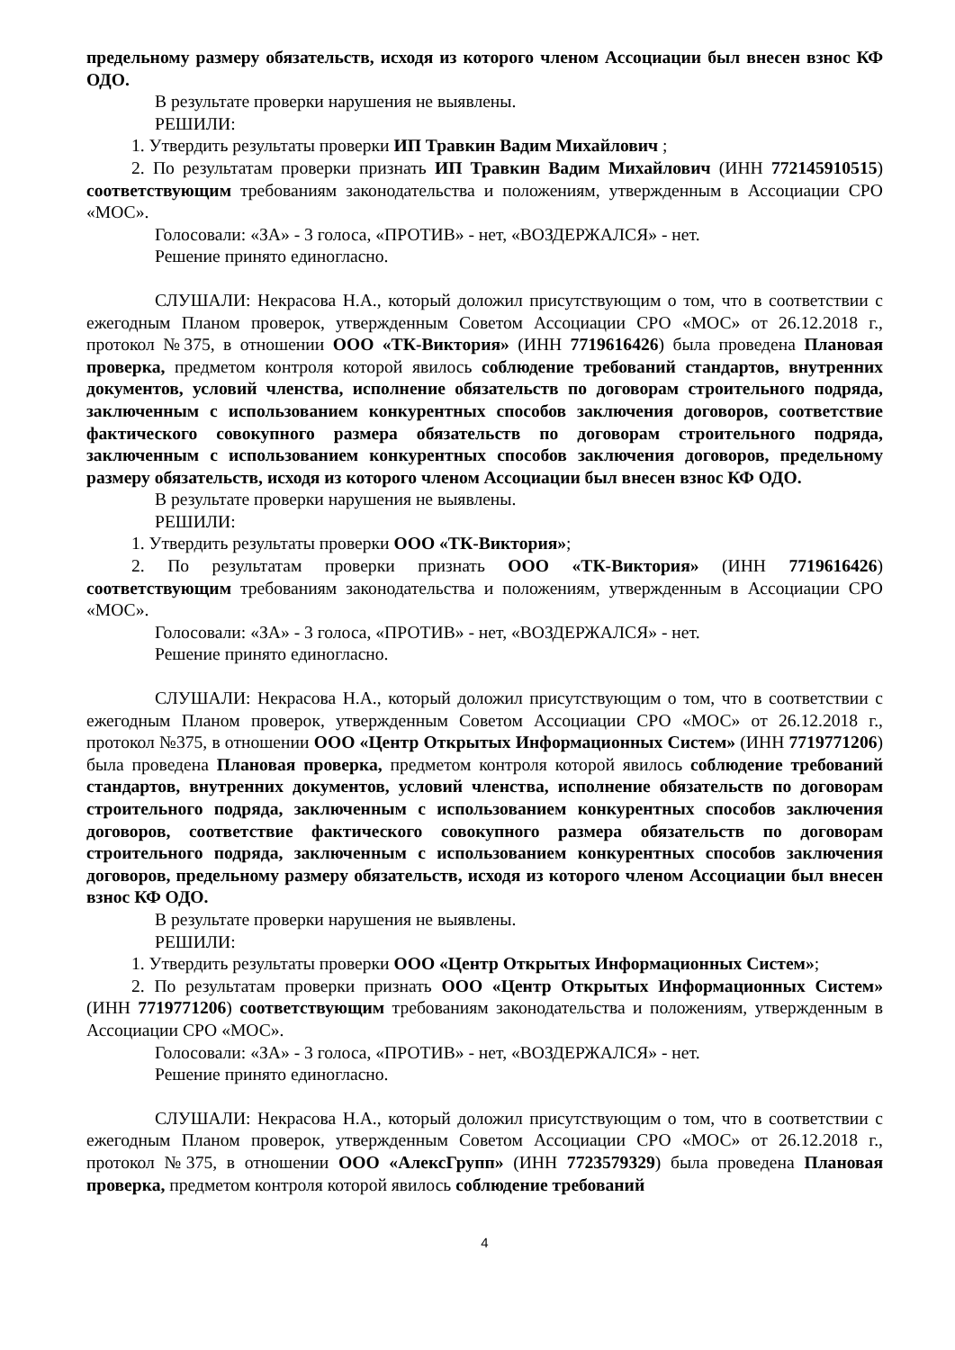предельному размеру обязательств, исходя из которого членом Ассоциации был внесен взнос КФ ОДО.
В результате проверки нарушения не выявлены.
РЕШИЛИ:
1. Утвердить результаты проверки ИП Травкин Вадим Михайлович ;
2. По результатам проверки признать ИП Травкин Вадим Михайлович (ИНН 772145910515) соответствующим требованиям законодательства и положениям, утвержденным в Ассоциации СРО «МОС».
Голосовали: «ЗА» - 3 голоса, «ПРОТИВ» - нет, «ВОЗДЕРЖАЛСЯ» - нет.
Решение принято единогласно.
СЛУШАЛИ: Некрасова Н.А., который доложил присутствующим о том, что в соответствии с ежегодным Планом проверок, утвержденным Советом Ассоциации СРО «МОС» от 26.12.2018 г., протокол №375, в отношении ООО «ТК-Виктория» (ИНН 7719616426) была проведена Плановая проверка, предметом контроля которой явилось соблюдение требований стандартов, внутренних документов, условий членства, исполнение обязательств по договорам строительного подряда, заключенным с использованием конкурентных способов заключения договоров, соответствие фактического совокупного размера обязательств по договорам строительного подряда, заключенным с использованием конкурентных способов заключения договоров, предельному размеру обязательств, исходя из которого членом Ассоциации был внесен взнос КФ ОДО.
В результате проверки нарушения не выявлены.
РЕШИЛИ:
1. Утвердить результаты проверки ООО «ТК-Виктория»;
2. По результатам проверки признать ООО «ТК-Виктория» (ИНН 7719616426) соответствующим требованиям законодательства и положениям, утвержденным в Ассоциации СРО «МОС».
Голосовали: «ЗА» - 3 голоса, «ПРОТИВ» - нет, «ВОЗДЕРЖАЛСЯ» - нет.
Решение принято единогласно.
СЛУШАЛИ: Некрасова Н.А., который доложил присутствующим о том, что в соответствии с ежегодным Планом проверок, утвержденным Советом Ассоциации СРО «МОС» от 26.12.2018 г., протокол №375, в отношении ООО «Центр Открытых Информационных Систем» (ИНН 7719771206) была проведена Плановая проверка, предметом контроля которой явилось соблюдение требований стандартов, внутренних документов, условий членства, исполнение обязательств по договорам строительного подряда, заключенным с использованием конкурентных способов заключения договоров, соответствие фактического совокупного размера обязательств по договорам строительного подряда, заключенным с использованием конкурентных способов заключения договоров, предельному размеру обязательств, исходя из которого членом Ассоциации был внесен взнос КФ ОДО.
В результате проверки нарушения не выявлены.
РЕШИЛИ:
1. Утвердить результаты проверки ООО «Центр Открытых Информационных Систем»;
2. По результатам проверки признать ООО «Центр Открытых Информационных Систем» (ИНН 7719771206) соответствующим требованиям законодательства и положениям, утвержденным в Ассоциации СРО «МОС».
Голосовали: «ЗА» - 3 голоса, «ПРОТИВ» - нет, «ВОЗДЕРЖАЛСЯ» - нет.
Решение принято единогласно.
СЛУШАЛИ: Некрасова Н.А., который доложил присутствующим о том, что в соответствии с ежегодным Планом проверок, утвержденным Советом Ассоциации СРО «МОС» от 26.12.2018 г., протокол №375, в отношении ООО «АлексГрупп» (ИНН 7723579329) была проведена Плановая проверка, предметом контроля которой явилось соблюдение требований
4